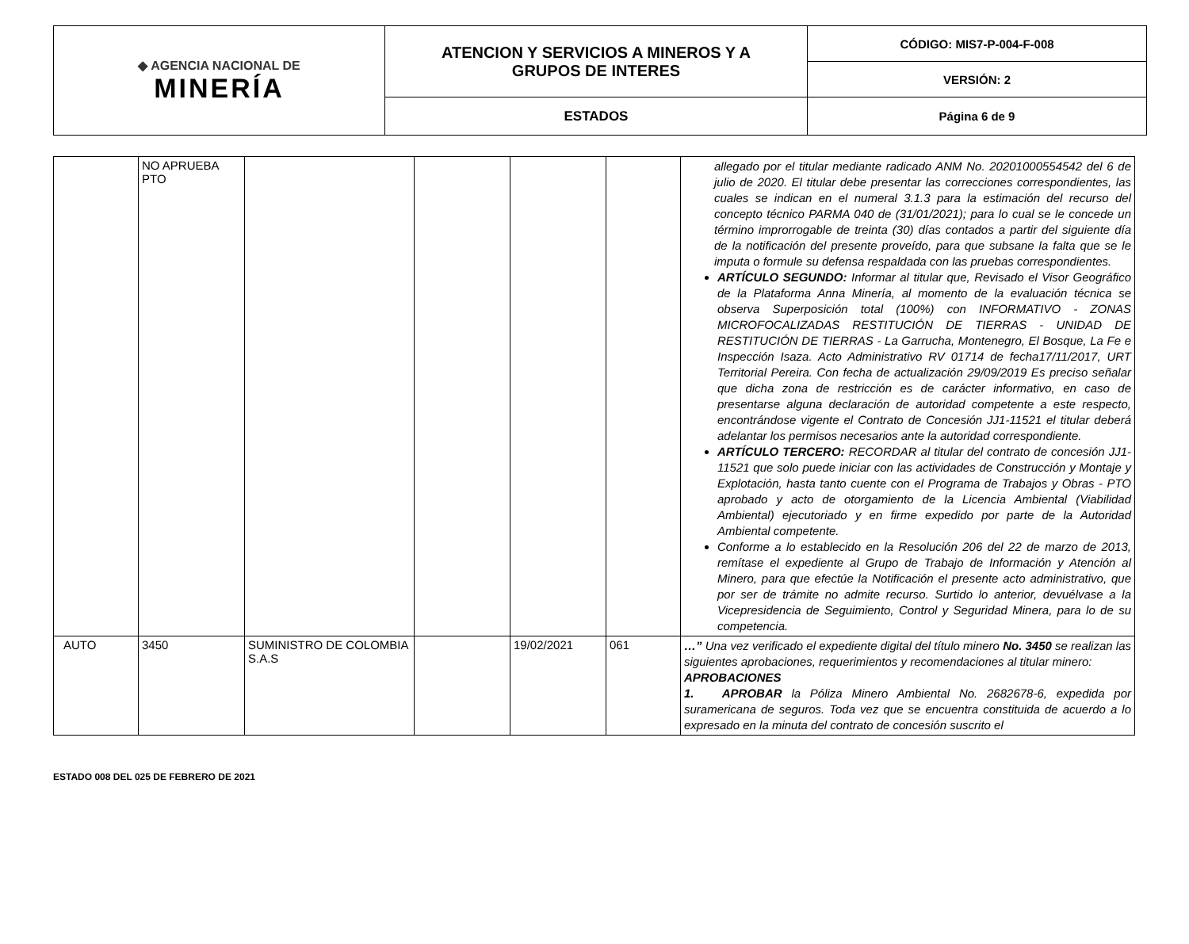| ◆ AGENCIA NACIONAL DE MINERÍA | ATENCION Y SERVICIOS A MINEROS Y A GRUPOS DE INTERES | CÓDIGO: MIS7-P-004-F-008 |
| | | VERSIÓN: 2 |
| | ESTADOS | Página 6 de 9 |
| | NO APRUEBA PTO | | | | | allegado por el titular mediante radicado ANM No. 20201000554542 del 6 de julio de 2020. El titular debe presentar las correcciones correspondientes, las cuales se indican en el numeral 3.1.3 para la estimación del recurso del concepto técnico PARMA 040 de (31/01/2021); para lo cual se le concede un término improrrogable de treinta (30) días contados a partir del siguiente día de la notificación del presente proveído, para que subsane la falta que se le imputa o formule su defensa respaldada con las pruebas correspondientes. ARTÍCULO SEGUNDO: Informar al titular que, Revisado el Visor Geográfico de la Plataforma Anna Minería, al momento de la evaluación técnica se observa Superposición total (100%) con INFORMATIVO - ZONAS MICROFOCALIZADAS RESTITUCIÓN DE TIERRAS - UNIDAD DE RESTITUCIÓN DE TIERRAS - La Garrucha, Montenegro, El Bosque, La Fe e Inspección Isaza. Acto Administrativo RV 01714 de fecha17/11/2017, URT Territorial Pereira. Con fecha de actualización 29/09/2019 Es preciso señalar que dicha zona de restricción es de carácter informativo, en caso de presentarse alguna declaración de autoridad competente a este respecto, encontrándose vigente el Contrato de Concesión JJ1-11521 el titular deberá adelantar los permisos necesarios ante la autoridad correspondiente. ARTÍCULO TERCERO: RECORDAR al titular del contrato de concesión JJ1-11521 que solo puede iniciar con las actividades de Construcción y Montaje y Explotación, hasta tanto cuente con el Programa de Trabajos y Obras - PTO aprobado y acto de otorgamiento de la Licencia Ambiental (Viabilidad Ambiental) ejecutoriado y en firme expedido por parte de la Autoridad Ambiental competente. Conforme a lo establecido en la Resolución 206 del 22 de marzo de 2013, remítase el expediente al Grupo de Trabajo de Información y Atención al Minero, para que efectúe la Notificación el presente acto administrativo, que por ser de trámite no admite recurso. Surtido lo anterior, devuélvase a la Vicepresidencia de Seguimiento, Control y Seguridad Minera, para lo de su competencia. |
| AUTO | 3450 | SUMINISTRO DE COLOMBIA S.A.S | | 19/02/2021 | 061 | …” Una vez verificado el expediente digital del título minero No. 3450 se realizan las siguientes aprobaciones, requerimientos y recomendaciones al titular minero: APROBACIONES 1. APROBAR la Póliza Minero Ambiental No. 2682678-6, expedida por suramericana de seguros. Toda vez que se encuentra constituida de acuerdo a lo expresado en la minuta del contrato de concesión suscrito el |
ESTADO 008 DEL 025 DE FEBRERO DE 2021